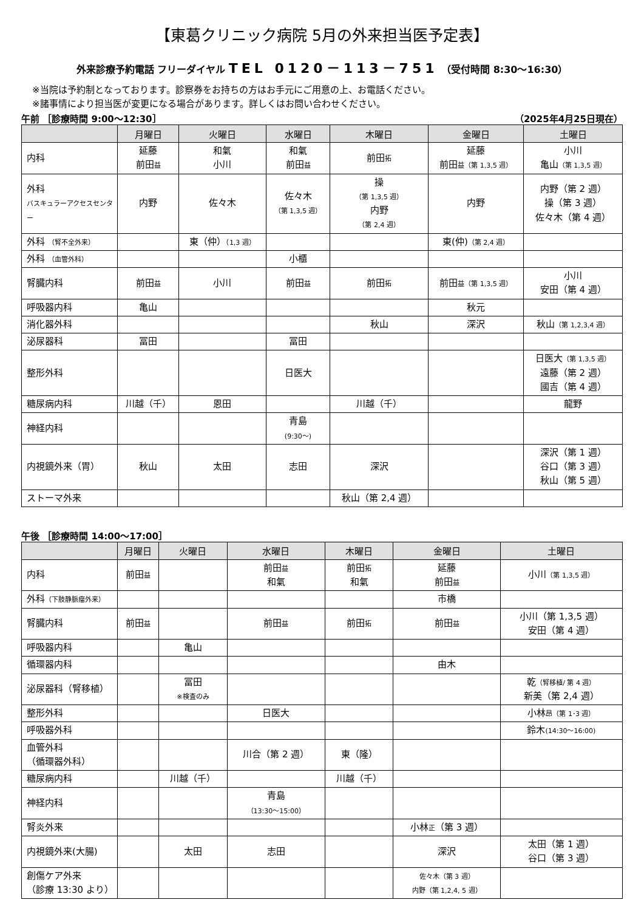【東葛クリニック病院 5月の外来担当医予定表】
外来診療予約電話 フリーダイヤル TEL 0120－113－751 （受付時間 8:30～16:30）
※当院は予約制となっております。診察券をお持ちの方はお手元にご用意の上、お電話ください。
※諸事情により担当医が変更になる場合があります。詳しくはお問い合わせください。
午前 ［診療時間 9:00～12:30］ （2025年4月25日現在）
| | 月曜日 | 火曜日 | 水曜日 | 木曜日 | 金曜日 | 土曜日 |
| --- | --- | --- | --- | --- | --- | --- |
| 内科 | 延藤 前田 益 | 和氣 小川 | 和氣 前田 益 | 前田 拓 | 延藤 前田 益（第 1,3,5 週） | 小川 亀山 （第 1,3,5 週） |
| 外科 バスキュラーアクセスセンター | 内野 | 佐々木 | 佐々木 （第 1,3,5 週） | 操 （第 1,3,5 週） 内野 （第 2,4 週） | 内野 | 内野（第 2 週） 操（第 3 週） 佐々木（第 4 週） |
| 外科 （腎不全外来） | | 東（仲） （1,3 週） | | | 東(仲) （第 2,4 週） | |
| 外科 （血管外科） | | | 小櫃 | | | |
| 腎臓内科 | 前田 益 | 小川 | 前田 益 | 前田 拓 | 前田 益（第 1,3,5 週） | 小川 安田（第 4 週） |
| 呼吸器内科 | 亀山 | | | | 秋元 | |
| 消化器外科 | | | | 秋山 | 深沢 | 秋山 （第 1,2,3,4 週） |
| 泌尿器科 | 冨田 | | 冨田 | | | |
| 整形外科 | | | 日医大 | | | 日医大 （第 1,3,5 週） 遠藤（第 2 週） 國吉（第 4 週） |
| 糖尿病内科 | 川越（千） | 恩田 | | 川越（千） | | 龍野 |
| 神経内科 | | | 青島 (9:30～) | | | |
| 内視鏡外来（胃） | 秋山 | 太田 | 志田 | 深沢 | | 深沢（第 1 週） 谷口（第 3 週） 秋山（第 5 週） |
| ストーマ外来 | | | | 秋山（第 2,4 週） | | |
午後 ［診療時間 14:00～17:00］
| | 月曜日 | 火曜日 | 水曜日 | 木曜日 | 金曜日 | 土曜日 |
| --- | --- | --- | --- | --- | --- | --- |
| 内科 | 前田 益 | | 前田 益 和氣 | 前田 拓 和氣 | 延藤 前田 益 | 小川 （第 1,3,5 週） |
| 外科 （下肢静脈瘤外来） | | | | | 市橋 | |
| 腎臓内科 | 前田 益 | | 前田 益 | 前田 拓 | 前田 益 | 小川（第 1,3,5 週） 安田（第 4 週） |
| 呼吸器内科 | | 亀山 | | | | |
| 循環器内科 | | | | | 由木 | |
| 泌尿器科（腎移植） | | 冨田 ※検査のみ | | | | 乾 （腎移植/ 第 4 週） 新美（第 2,4 週） |
| 整形外科 | | | 日医大 | | | 小林 昂（第 1･3 週） |
| 呼吸器外科 | | | | | | 鈴木 (14:30～16:00) |
| 血管外科 （循環器外科） | | | 川合（第 2 週） | 東（隆） | | |
| 糖尿病内科 | | 川越（千） | | 川越（千） | | |
| 神経内科 | | | 青島 （13:30～15:00） | | | |
| 腎炎外来 | | | | | 小林 正 （第 3 週） | |
| 内視鏡外来(大腸) | | 太田 | 志田 | | 深沢 | 太田（第 1 週） 谷口（第 3 週） |
| 創傷ケア外来 （診療 13:30 より） | | | | | 佐々木（第 3 週） 内野（第 1,2,4, 5 週） | |